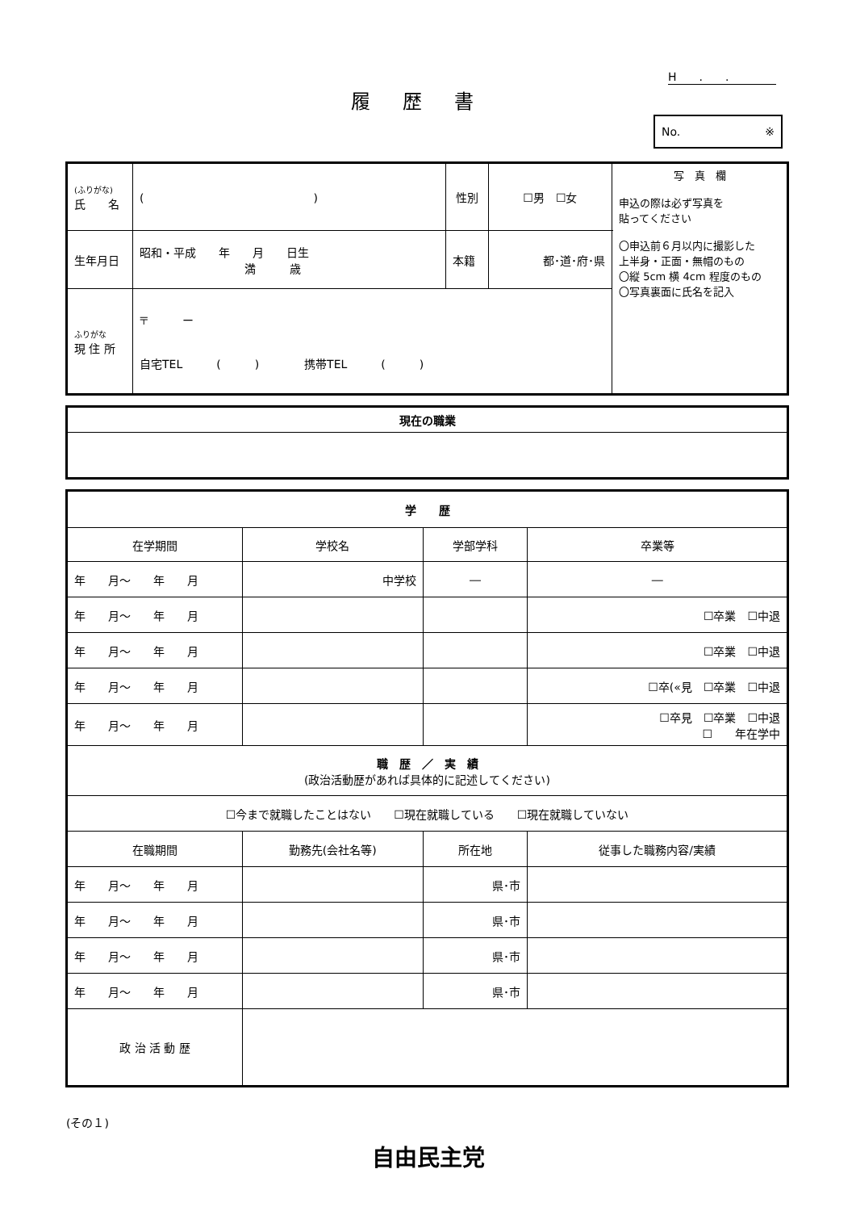H　　.　　.
履歴書
No. ※
| (ふりがな) 氏 名 | ( ) | 性別 | ☐男 ☐女 | 写 真 欄 申込の際は必ず写真を 貼ってください 〇申込前６月以内に撮影した 上半身・正面・無帽のもの 〇縦 5cm 横 4cm 程度のもの 〇写真裏面に氏名を記入 |
| 生年月日 | 昭和・平成 年 月 日生 満 歳 | 本籍 | 都･道･府･県 | |
| ふりがな 現 住 所 | 〒 ー 自宅TEL ( ) 携帯TEL ( ) | | | |
| 現在の職業 |
| 学 歴 | | | |
| 在学期間 | 学校名 | 学部学科 | 卒業等 |
| 年 月～ 年 月 | 中学校 | ― | ― |
| 年 月～ 年 月 | | | ☐卒業 ☐中退 |
| 年 月～ 年 月 | | | ☐卒業 ☐中退 |
| 年 月～ 年 月 | | | ☐卒(«見 ☐卒業 ☐中退 |
| 年 月～ 年 月 | | | ☐卒見 ☐卒業 ☐中退 ☐ 年在学中 |
| 職 歴 ／ 実 績 (政治活動歴があれば具体的に記述してください) | | | |
| ☐今まで就職したことはない ☐現在就職している ☐現在就職していない | | | |
| 在職期間 | 勤務先(会社名等) | 所在地 | 従事した職務内容/実績 |
| 年 月～ 年 月 | | 県･市 | |
| 年 月～ 年 月 | | 県･市 | |
| 年 月～ 年 月 | | 県･市 | |
| 年 月～ 年 月 | | 県･市 | |
| 政 治 活 動 歴 | | | |
(その１)
自由民主党